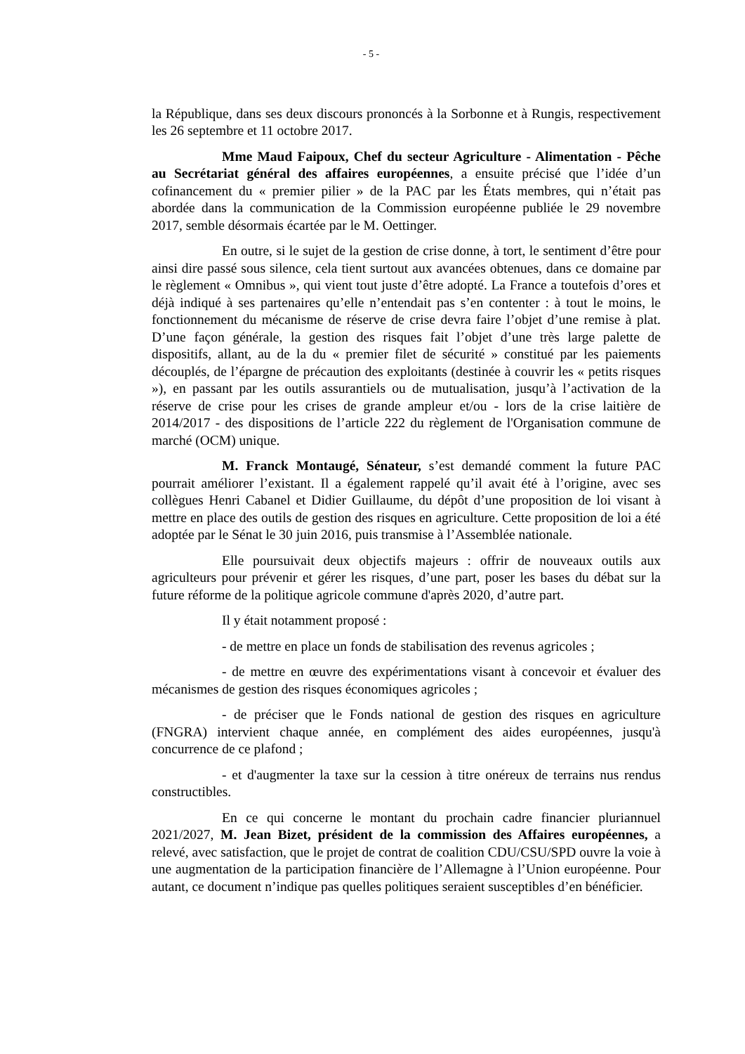- 5 -
la République, dans ses deux discours prononcés à la Sorbonne et à Rungis, respectivement les 26 septembre et 11 octobre 2017.
Mme Maud Faipoux, Chef du secteur Agriculture - Alimentation - Pêche au Secrétariat général des affaires européennes, a ensuite précisé que l’idée d’un cofinancement du « premier pilier » de la PAC par les États membres, qui n’était pas abordée dans la communication de la Commission européenne publiée le 29 novembre 2017, semble désormais écartée par le M. Oettinger.
En outre, si le sujet de la gestion de crise donne, à tort, le sentiment d’être pour ainsi dire passé sous silence, cela tient surtout aux avancées obtenues, dans ce domaine par le règlement « Omnibus », qui vient tout juste d’être adopté. La France a toutefois d’ores et déjà indiqué à ses partenaires qu’elle n’entendait pas s’en contenter : à tout le moins, le fonctionnement du mécanisme de réserve de crise devra faire l’objet d’une remise à plat. D’une façon générale, la gestion des risques fait l’objet d’une très large palette de dispositifs, allant, au de la du « premier filet de sécurité » constitué par les paiements découplés, de l’épargne de précaution des exploitants (destinée à couvrir les « petits risques »), en passant par les outils assurantiels ou de mutualisation, jusqu’à l’activation de la réserve de crise pour les crises de grande ampleur et/ou - lors de la crise laitière de 2014/2017 - des dispositions de l’article 222 du règlement de l'Organisation commune de marché (OCM) unique.
M. Franck Montaugé, Sénateur, s’est demandé comment la future PAC pourrait améliorer l’existant. Il a également rappelé qu’il avait été à l’origine, avec ses collègues Henri Cabanel et Didier Guillaume, du dépôt d’une proposition de loi visant à mettre en place des outils de gestion des risques en agriculture. Cette proposition de loi a été adoptée par le Sénat le 30 juin 2016, puis transmise à l’Assemblée nationale.
Elle poursuivait deux objectifs majeurs : offrir de nouveaux outils aux agriculteurs pour prévenir et gérer les risques, d’une part, poser les bases du débat sur la future réforme de la politique agricole commune d'après 2020, d’autre part.
Il y était notamment proposé :
- de mettre en place un fonds de stabilisation des revenus agricoles ;
- de mettre en œuvre des expérimentations visant à concevoir et évaluer des mécanismes de gestion des risques économiques agricoles ;
- de préciser que le Fonds national de gestion des risques en agriculture (FNGRA) intervient chaque année, en complément des aides européennes, jusqu'à concurrence de ce plafond ;
- et d'augmenter la taxe sur la cession à titre onéreux de terrains nus rendus constructibles.
En ce qui concerne le montant du prochain cadre financier pluriannuel 2021/2027, M. Jean Bizet, président de la commission des Affaires européennes, a relevé, avec satisfaction, que le projet de contrat de coalition CDU/CSU/SPD ouvre la voie à une augmentation de la participation financière de l’Allemagne à l’Union européenne. Pour autant, ce document n’indique pas quelles politiques seraient susceptibles d’en bénéficier.